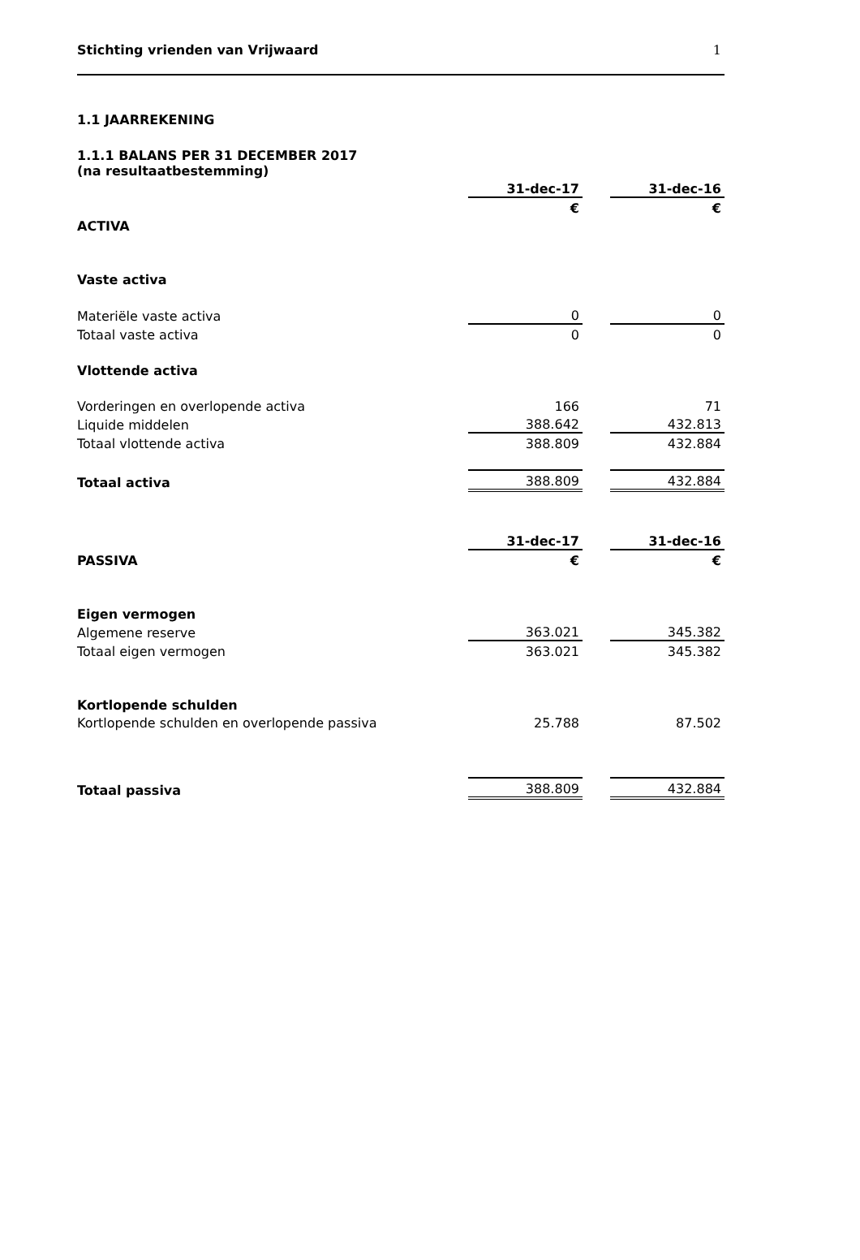Stichting vrienden van Vrijwaard 1
1.1 JAARREKENING
1.1.1 BALANS PER 31 DECEMBER 2017
(na resultaatbestemming)
| | 31-dec-17 | | 31-dec-16 |
| | € | | € |
| ACTIVA | | | |
| Vaste activa | | | |
| Materiële vaste activa | 0 | | 0 |
| Totaal vaste activa | 0 | | 0 |
| Vlottende activa | | | |
| Vorderingen en overlopende activa | 166 | | 71 |
| Liquide middelen | 388.642 | | 432.813 |
| Totaal vlottende activa | 388.809 | | 432.884 |
| Totaal activa | 388.809 | | 432.884 |
| | 31-dec-17 | | 31-dec-16 |
| PASSIVA | € | | € |
| Eigen vermogen | | | |
| Algemene reserve | 363.021 | | 345.382 |
| Totaal eigen vermogen | 363.021 | | 345.382 |
| Kortlopende schulden | | | |
| Kortlopende schulden en overlopende passiva | 25.788 | | 87.502 |
| Totaal passiva | 388.809 | | 432.884 |